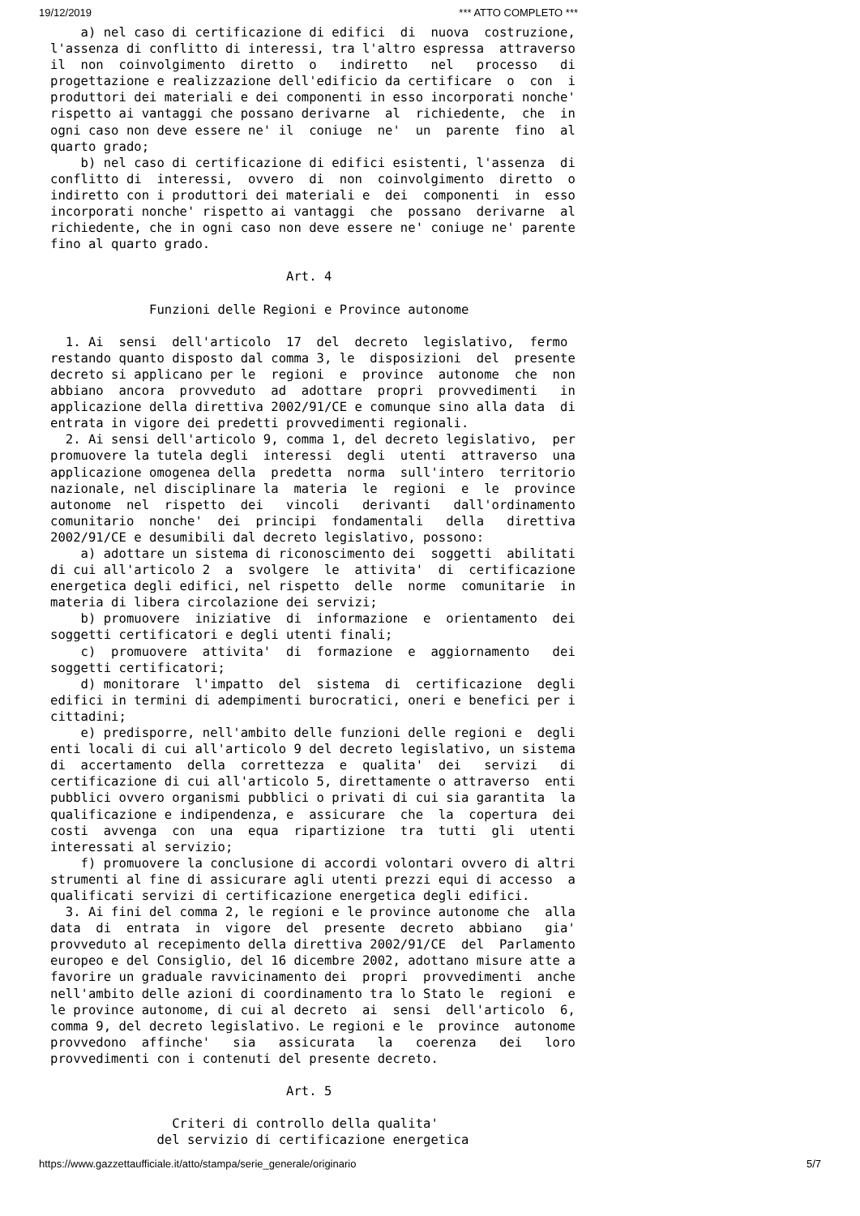19/12/2019 *** ATTO COMPLETO ***
    a) nel caso di certificazione di edifici  di  nuova  costruzione,
l'assenza di conflitto di interessi, tra l'altro espressa  attraverso
il  non  coinvolgimento  diretto  o   indiretto   nel   processo   di
progettazione e realizzazione dell'edificio da certificare  o  con  i
produttori dei materiali e dei componenti in esso incorporati nonche'
rispetto ai vantaggi che possano derivarne  al  richiedente,  che  in
ogni caso non deve essere ne' il  coniuge  ne'  un  parente  fino  al
quarto grado;
    b) nel caso di certificazione di edifici esistenti, l'assenza  di
conflitto di  interessi,  ovvero  di  non  coinvolgimento  diretto  o
indiretto con i produttori dei materiali e  dei  componenti  in  esso
incorporati nonche' rispetto ai vantaggi  che  possano  derivarne  al
richiedente, che in ogni caso non deve essere ne' coniuge ne' parente
fino al quarto grado.

                               Art. 4

             Funzioni delle Regioni e Province autonome

  1. Ai  sensi  dell'articolo  17  del  decreto  legislativo,  fermo
restando quanto disposto dal comma 3, le  disposizioni  del  presente
decreto si applicano per le  regioni  e  province  autonome  che  non
abbiano  ancora  provveduto  ad  adottare  propri  provvedimenti   in
applicazione della direttiva 2002/91/CE e comunque sino alla data  di
entrata in vigore dei predetti provvedimenti regionali.
  2. Ai sensi dell'articolo 9, comma 1, del decreto legislativo,  per
promuovere la tutela degli  interessi  degli  utenti  attraverso  una
applicazione omogenea della  predetta  norma  sull'intero  territorio
nazionale, nel disciplinare la  materia  le  regioni  e  le  province
autonome  nel  rispetto  dei   vincoli   derivanti   dall'ordinamento
comunitario  nonche'  dei  principi  fondamentali   della   direttiva
2002/91/CE e desumibili dal decreto legislativo, possono:
    a) adottare un sistema di riconoscimento dei  soggetti  abilitati
di cui all'articolo 2  a  svolgere  le  attivita'  di  certificazione
energetica degli edifici, nel rispetto  delle  norme  comunitarie  in
materia di libera circolazione dei servizi;
    b) promuovere  iniziative  di  informazione  e  orientamento  dei
soggetti certificatori e degli utenti finali;
    c)  promuovere  attivita'  di  formazione  e  aggiornamento   dei
soggetti certificatori;
    d) monitorare  l'impatto  del  sistema  di  certificazione  degli
edifici in termini di adempimenti burocratici, oneri e benefici per i
cittadini;
    e) predisporre, nell'ambito delle funzioni delle regioni e  degli
enti locali di cui all'articolo 9 del decreto legislativo, un sistema
di  accertamento  della  correttezza  e  qualita'  dei   servizi   di
certificazione di cui all'articolo 5, direttamente o attraverso  enti
pubblici ovvero organismi pubblici o privati di cui sia garantita  la
qualificazione e indipendenza, e  assicurare  che  la  copertura  dei
costi  avvenga  con  una  equa  ripartizione  tra  tutti  gli  utenti
interessati al servizio;
    f) promuovere la conclusione di accordi volontari ovvero di altri
strumenti al fine di assicurare agli utenti prezzi equi di accesso  a
qualificati servizi di certificazione energetica degli edifici.
  3. Ai fini del comma 2, le regioni e le province autonome che  alla
data  di  entrata  in  vigore  del  presente  decreto  abbiano   gia'
provveduto al recepimento della direttiva 2002/91/CE  del  Parlamento
europeo e del Consiglio, del 16 dicembre 2002, adottano misure atte a
favorire un graduale ravvicinamento dei  propri  provvedimenti  anche
nell'ambito delle azioni di coordinamento tra lo Stato le  regioni  e
le province autonome, di cui al decreto  ai  sensi  dell'articolo  6,
comma 9, del decreto legislativo. Le regioni e le  province  autonome
provvedono  affinche'   sia   assicurata   la   coerenza   dei   loro
provvedimenti con i contenuti del presente decreto.

                               Art. 5

                Criteri di controllo della qualita'
              del servizio di certificazione energetica
https://www.gazzettaufficiale.it/atto/stampa/serie_generale/originario 5/7